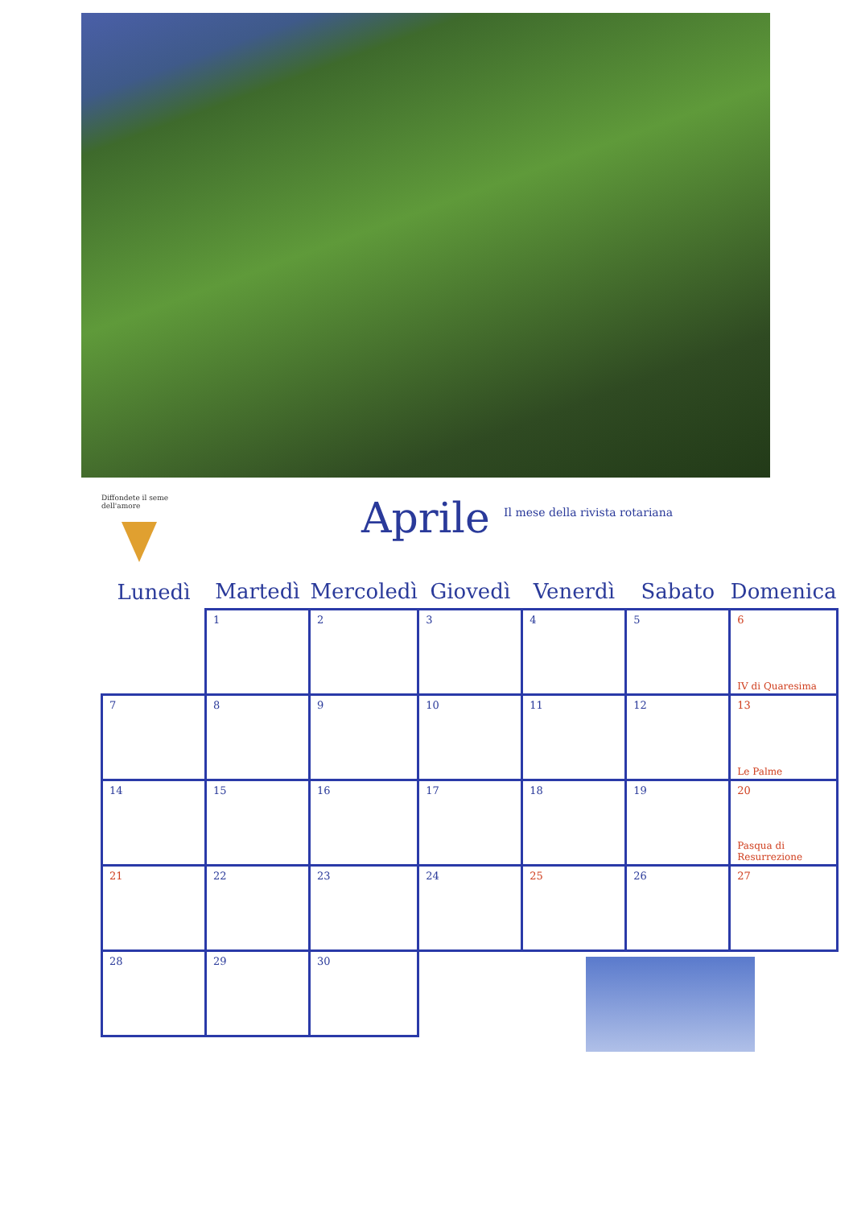Diffondete il seme dell'amore
Aprile
Il mese della rivista rotariana
| Lunedì | Martedì | Mercoledì | Giovedì | Venerdì | Sabato | Domenica |
| --- | --- | --- | --- | --- | --- | --- |
| | 1 | 2 | 3 | 4 | 5 | 6 IV di Quaresima |
| 7 | 8 | 9 | 10 | 11 | 12 | 13 Le Palme |
| 14 | 15 | 16 | 17 | 18 | 19 | 20 Pasqua di Resurrezione |
| 21 | 22 | 23 | 24 | 25 | 26 | 27 |
| 28 | 29 | 30 | | | | |